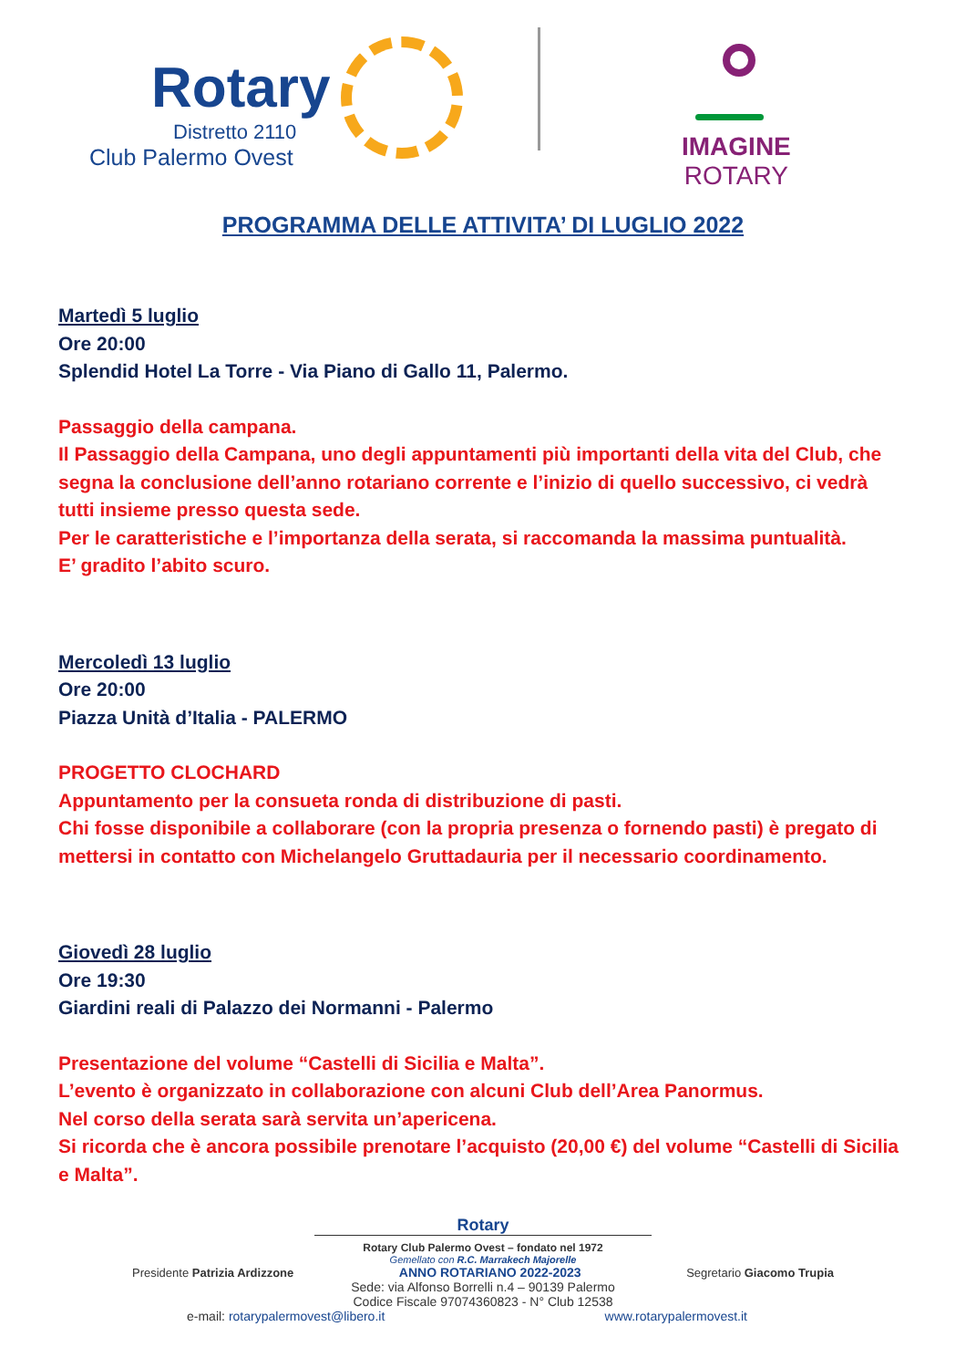Rotary
Distretto 2110
Club Palermo Ovest
IMAGINE
ROTARY
PROGRAMMA DELLE ATTIVITA’ DI LUGLIO 2022
Martedì 5 luglio
Ore 20:00
Splendid Hotel La Torre - Via Piano di Gallo 11, Palermo.
Passaggio della campana.
Il Passaggio della Campana, uno degli appuntamenti più importanti della vita del Club, che segna la conclusione dell’anno rotariano corrente e l’inizio di quello successivo, ci vedrà tutti insieme presso questa sede.
Per le caratteristiche e l’importanza della serata, si raccomanda la massima puntualità.
E’ gradito l’abito scuro.
Mercoledì 13 luglio
Ore 20:00
Piazza Unità d’Italia - PALERMO
PROGETTO CLOCHARD
Appuntamento per la consueta ronda di distribuzione di pasti.
Chi fosse disponibile a collaborare (con la propria presenza o fornendo pasti) è pregato di mettersi in contatto con Michelangelo Gruttadauria per il necessario coordinamento.
Giovedì 28 luglio
Ore 19:30
Giardini reali di Palazzo dei Normanni - Palermo
Presentazione del volume “Castelli di Sicilia e Malta”.
L’evento è organizzato in collaborazione con alcuni Club dell’Area Panormus.
Nel corso della serata sarà servita un’apericena.
Si ricorda che è ancora possibile prenotare l’acquisto (20,00 €) del volume “Castelli di Sicilia e Malta”.
Rotary
Rotary Club Palermo Ovest – fondato nel 1972
Gemellato con R.C. Marrakech Majorelle
Presidente Patrizia Ardizzone ANNO ROTARIANO 2022-2023 Segretario Giacomo Trupia
Sede: via Alfonso Borrelli n.4 – 90139 Palermo
Codice Fiscale 97074360823 - N° Club 12538
e-mail: rotarypalermovest@libero.it www.rotarypalermovest.it